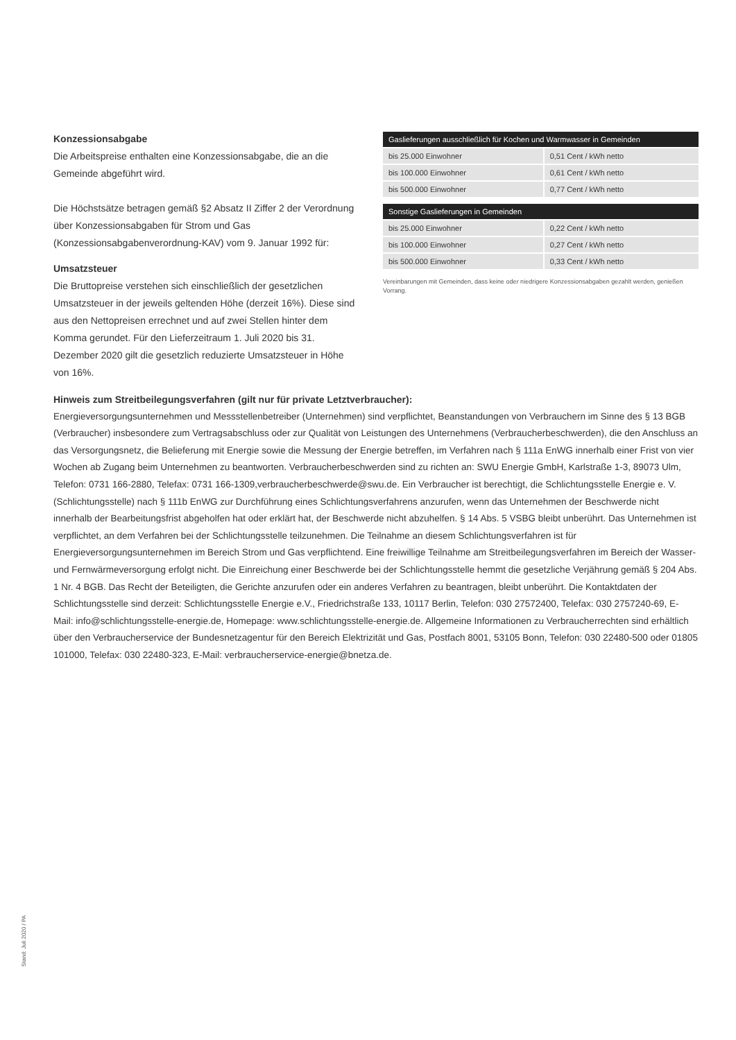Konzessionsabgabe
Die Arbeitspreise enthalten eine Konzessionsabgabe, die an die Gemeinde abgeführt wird.
Die Höchstsätze betragen gemäß §2 Absatz II Ziffer 2 der Verordnung über Konzessionsabgaben für Strom und Gas (Konzessionsabgabenverordnung-KAV) vom 9. Januar 1992 für:
Umsatzsteuer
Die Bruttopreise verstehen sich einschließlich der gesetzlichen Umsatzsteuer in der jeweils geltenden Höhe (derzeit 16%). Diese sind aus den Nettopreisen errechnet und auf zwei Stellen hinter dem Komma gerundet. Für den Lieferzeitraum 1. Juli 2020 bis 31. Dezember 2020 gilt die gesetzlich reduzierte Umsatzsteuer in Höhe von 16%.
| Gaslieferungen ausschließlich für Kochen und Warmwasser in Gemeinden | |
| --- | --- |
| bis 25.000 Einwohner | 0,51 Cent / kWh netto |
| bis 100.000 Einwohner | 0,61 Cent / kWh netto |
| bis 500.000 Einwohner | 0,77 Cent / kWh netto |
| Sonstige Gaslieferungen in Gemeinden | |
| --- | --- |
| bis 25.000 Einwohner | 0,22 Cent / kWh netto |
| bis 100.000 Einwohner | 0,27 Cent / kWh netto |
| bis 500.000 Einwohner | 0,33 Cent / kWh netto |
Vereinbarungen mit Gemeinden, dass keine oder niedrigere Konzessionsabgaben gezahlt werden, genießen Vorrang.
Hinweis zum Streitbeilegungsverfahren (gilt nur für private Letztverbraucher):
Energieversorgungsunternehmen und Messstellenbetreiber (Unternehmen) sind verpflichtet, Beanstandungen von Verbrauchern im Sinne des § 13 BGB (Verbraucher) insbesondere zum Vertragsabschluss oder zur Qualität von Leistungen des Unternehmens (Verbraucherbeschwerden), die den Anschluss an das Versorgungsnetz, die Belieferung mit Energie sowie die Messung der Energie betreffen, im Verfahren nach § 111a EnWG innerhalb einer Frist von vier Wochen ab Zugang beim Unternehmen zu beantworten. Verbraucherbeschwerden sind zu richten an: SWU Energie GmbH, Karlstraße 1-3, 89073 Ulm, Telefon: 0731 166-2880, Telefax: 0731 166-1309,verbraucherbeschwerde@swu.de. Ein Verbraucher ist berechtigt, die Schlichtungsstelle Energie e. V. (Schlichtungsstelle) nach § 111b EnWG zur Durchführung eines Schlichtungsverfahrens anzurufen, wenn das Unternehmen der Beschwerde nicht innerhalb der Bearbeitungsfrist abgeholfen hat oder erklärt hat, der Beschwerde nicht abzuhelfen. § 14 Abs. 5 VSBG bleibt unberührt. Das Unternehmen ist verpflichtet, an dem Verfahren bei der Schlichtungsstelle teilzunehmen. Die Teilnahme an diesem Schlichtungsverfahren ist für Energieversorgungsunternehmen im Bereich Strom und Gas verpflichtend. Eine freiwillige Teilnahme am Streitbeilegungsverfahren im Bereich der Wasser- und Fernwärmeversorgung erfolgt nicht. Die Einreichung einer Beschwerde bei der Schlichtungsstelle hemmt die gesetzliche Verjährung gemäß § 204 Abs. 1 Nr. 4 BGB. Das Recht der Beteiligten, die Gerichte anzurufen oder ein anderes Verfahren zu beantragen, bleibt unberührt. Die Kontaktdaten der Schlichtungsstelle sind derzeit: Schlichtungsstelle Energie e.V., Friedrichstraße 133, 10117 Berlin, Telefon: 030 27572400, Telefax: 030 2757240-69, E-Mail: info@schlichtungsstelle-energie.de, Homepage: www.schlichtungsstelle-energie.de. Allgemeine Informationen zu Verbraucherrechten sind erhältlich über den Verbraucherservice der Bundesnetzagentur für den Bereich Elektrizität und Gas, Postfach 8001, 53105 Bonn, Telefon: 030 22480-500 oder 01805 101000, Telefax: 030 22480-323, E-Mail: verbraucherservice-energie@bnetza.de.
Stand: Juli 2020 / PA